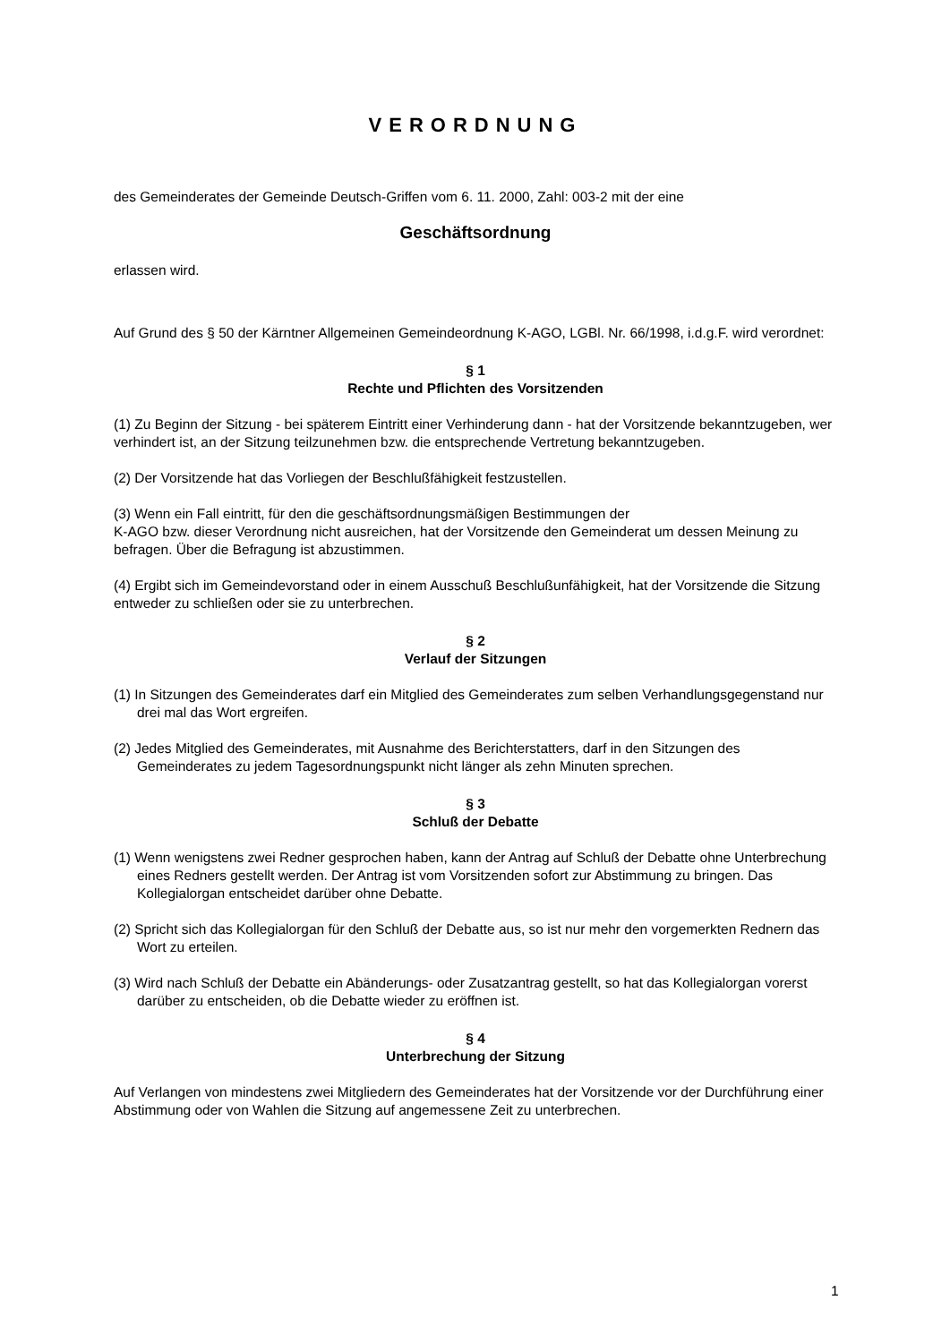VERORDNUNG
des Gemeinderates der Gemeinde Deutsch-Griffen vom 6. 11. 2000, Zahl: 003-2 mit der eine
Geschäftsordnung
erlassen wird.
Auf Grund des § 50 der Kärntner Allgemeinen Gemeindeordnung K-AGO, LGBl. Nr. 66/1998, i.d.g.F. wird verordnet:
§ 1
Rechte und Pflichten des Vorsitzenden
(1) Zu Beginn der Sitzung - bei späterem Eintritt einer Verhinderung dann - hat der Vorsitzende bekanntzugeben, wer verhindert ist, an der Sitzung teilzunehmen bzw. die entsprechende Vertretung bekanntzugeben.
(2) Der Vorsitzende hat das Vorliegen der Beschlußfähigkeit festzustellen.
(3) Wenn ein Fall eintritt, für den die geschäftsordnungsmäßigen Bestimmungen der
K-AGO bzw. dieser Verordnung nicht ausreichen, hat der Vorsitzende den Gemeinderat um dessen Meinung zu befragen. Über die Befragung ist abzustimmen.
(4) Ergibt sich im Gemeindevorstand oder in einem Ausschuß Beschlußunfähigkeit, hat der Vorsitzende die Sitzung entweder zu schließen oder sie zu unterbrechen.
§ 2
Verlauf der Sitzungen
(1) In Sitzungen des Gemeinderates darf ein Mitglied des Gemeinderates zum selben Verhandlungsgegenstand nur drei mal das Wort ergreifen.
(2) Jedes Mitglied des Gemeinderates, mit Ausnahme des Berichterstatters, darf in den Sitzungen des Gemeinderates zu jedem Tagesordnungspunkt nicht länger als zehn Minuten sprechen.
§ 3
Schluß der Debatte
(1) Wenn wenigstens zwei Redner gesprochen haben, kann der Antrag auf Schluß der Debatte ohne Unterbrechung eines Redners gestellt werden. Der Antrag ist vom Vorsitzenden sofort zur Abstimmung zu bringen. Das Kollegialorgan entscheidet darüber ohne Debatte.
(2) Spricht sich das Kollegialorgan für den Schluß der Debatte aus, so ist nur mehr den vorgemerkten Rednern das Wort zu erteilen.
(3) Wird nach Schluß der Debatte ein Abänderungs- oder Zusatzantrag gestellt, so hat das Kollegialorgan vorerst darüber zu entscheiden, ob die Debatte wieder zu eröffnen ist.
§ 4
Unterbrechung der Sitzung
Auf Verlangen von mindestens zwei Mitgliedern des Gemeinderates hat der Vorsitzende vor der Durchführung einer Abstimmung oder von Wahlen die Sitzung auf angemessene Zeit zu unterbrechen.
1